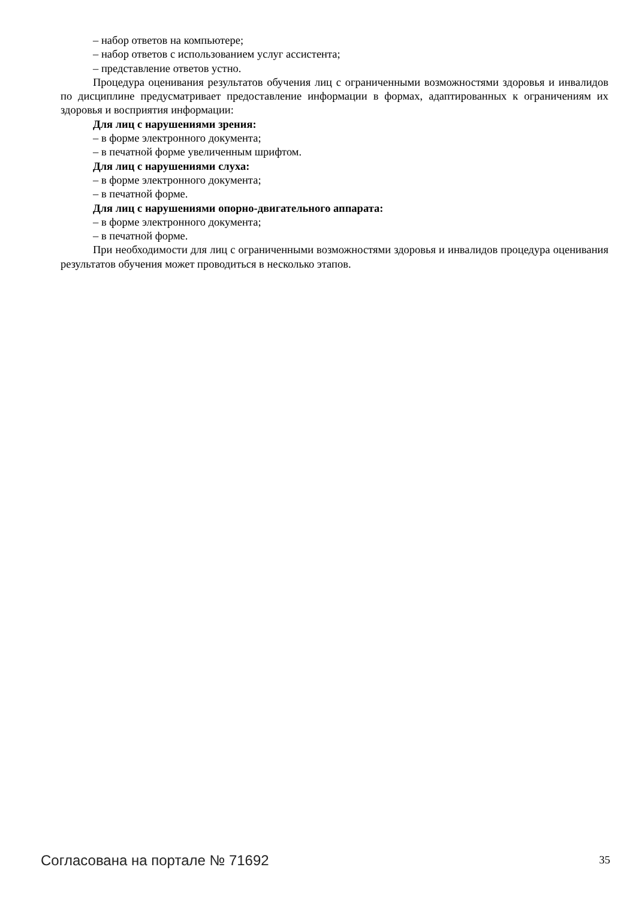– набор ответов на компьютере;
– набор ответов с использованием услуг ассистента;
– представление ответов устно.
Процедура оценивания результатов обучения лиц с ограниченными возможностями здоровья и инвалидов по дисциплине предусматривает предоставление информации в формах, адаптированных к ограничениям их здоровья и восприятия информации:
Для лиц с нарушениями зрения:
– в форме электронного документа;
– в печатной форме увеличенным шрифтом.
Для лиц с нарушениями слуха:
– в форме электронного документа;
– в печатной форме.
Для лиц с нарушениями опорно-двигательного аппарата:
– в форме электронного документа;
– в печатной форме.
При необходимости для лиц с ограниченными возможностями здоровья и инвалидов процедура оценивания результатов обучения может проводиться в несколько этапов.
Согласована на портале № 71692 35